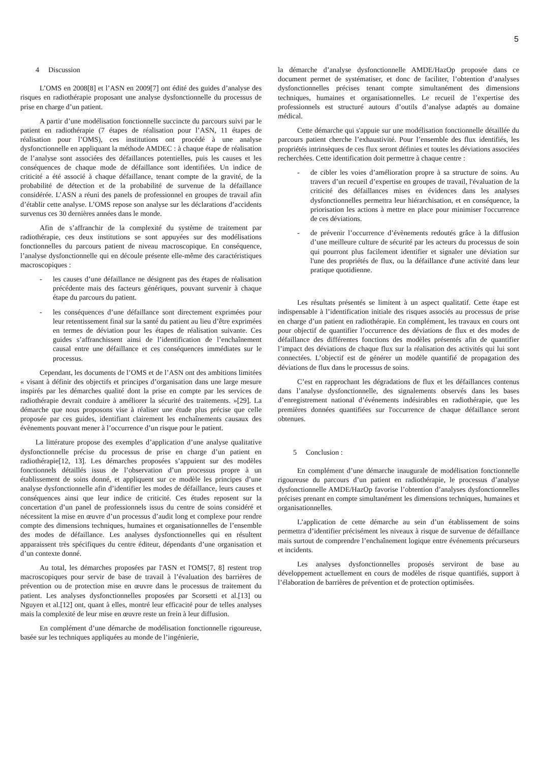5
4 Discussion
L’OMS en 2008[8] et l’ASN en 2009[7] ont édité des guides d’analyse des risques en radiothérapie proposant une analyse dysfonctionnelle du processus de prise en charge d’un patient.
A partir d’une modélisation fonctionnelle succincte du parcours suivi par le patient en radiothérapie (7 étapes de réalisation pour l’ASN, 11 étapes de réalisation pour l’OMS), ces institutions ont procédé à une analyse dysfonctionnelle en appliquant la méthode AMDEC : à chaque étape de réalisation de l’analyse sont associées des défaillances potentielles, puis les causes et les conséquences de chaque mode de défaillance sont identifiées. Un indice de criticité a été associé à chaque défaillance, tenant compte de la gravité, de la probabilité de détection et de la probabilité de survenue de la défaillance considérée. L’ASN a réuni des panels de professionnel en groupes de travail afin d’établir cette analyse. L’OMS repose son analyse sur les déclarations d’accidents survenus ces 30 dernières années dans le monde.
Afin de s’affranchir de la complexité du système de traitement par radiothérapie, ces deux institutions se sont appuyées sur des modélisations fonctionnelles du parcours patient de niveau macroscopique. En conséquence, l’analyse dysfonctionnelle qui en découle présente elle-même des caractéristiques macroscopiques :
- les causes d’une défaillance ne désignent pas des étapes de réalisation précédente mais des facteurs génériques, pouvant survenir à chaque étape du parcours du patient.
- les conséquences d’une défaillance sont directement exprimées pour leur retentissement final sur la santé du patient au lieu d’être exprimées en termes de déviation pour les étapes de réalisation suivante. Ces guides s’affranchissent ainsi de l’identification de l’enchaînement causal entre une défaillance et ces conséquences immédiates sur le processus.
Cependant, les documents de l’OMS et de l’ASN ont des ambitions limitées « visant à définir des objectifs et principes d’organisation dans une large mesure inspirés par les démarches qualité dont la prise en compte par les services de radiothérapie devrait conduire à améliorer la sécurité des traitements. »[29]. La démarche que nous proposons vise à réaliser une étude plus précise que celle proposée par ces guides, identifiant clairement les enchaînements causaux des évènements pouvant mener à l’occurrence d’un risque pour le patient.
La littérature propose des exemples d’application d’une analyse qualitative dysfonctionnelle précise du processus de prise en charge d’un patient en radiothérapie[12, 13]. Les démarches proposées s’appuient sur des modèles fonctionnels détaillés issus de l’observation d’un processus propre à un établissement de soins donné, et appliquent sur ce modèle les principes d’une analyse dysfonctionnelle afin d’identifier les modes de défaillance, leurs causes et conséquences ainsi que leur indice de criticité. Ces études reposent sur la concertation d’un panel de professionnels issus du centre de soins considéré et nécessitent la mise en œuvre d’un processus d’audit long et complexe pour rendre compte des dimensions techniques, humaines et organisationnelles de l’ensemble des modes de défaillance. Les analyses dysfonctionnelles qui en résultent apparaissent très spécifiques du centre éditeur, dépendants d’une organisation et d’un contexte donné.
Au total, les démarches proposées par l'ASN et l'OMS[7, 8] restent trop macroscopiques pour servir de base de travail à l’évaluation des barrières de prévention ou de protection mise en œuvre dans le processus de traitement du patient. Les analyses dysfonctionnelles proposées par Scorsetti et al.[13] ou Nguyen et al.[12] ont, quant à elles, montré leur efficacité pour de telles analyses mais la complexité de leur mise en œuvre reste un frein à leur diffusion.
En complément d’une démarche de modélisation fonctionnelle rigoureuse, basée sur les techniques appliquées au monde de l’ingénierie,
la démarche d’analyse dysfonctionnelle AMDE/HazOp proposée dans ce document permet de systématiser, et donc de faciliter, l’obtention d’analyses dysfonctionnelles précises tenant compte simultanément des dimensions techniques, humaines et organisationnelles. Le recueil de l’expertise des professionnels est structuré autours d’outils d’analyse adaptés au domaine médical.
Cette démarche qui s'appuie sur une modélisation fonctionnelle détaillée du parcours patient cherche l’exhaustivité. Pour l’ensemble des flux identifiés, les propriétés intrinsèques de ces flux seront définies et toutes les déviations associées recherchées. Cette identification doit permettre à chaque centre :
- de cibler les voies d’amélioration propre à sa structure de soins. Au travers d’un recueil d’expertise en groupes de travail, l'évaluation de la criticité des défaillances mises en évidences dans les analyses dysfonctionnelles permettra leur hiérarchisation, et en conséquence, la priorisation les actions à mettre en place pour minimiser l'occurrence de ces déviations.
- de prévenir l’occurrence d’évènements redoutés grâce à la diffusion d’une meilleure culture de sécurité par les acteurs du processus de soin qui pourront plus facilement identifier et signaler une déviation sur l'une des propriétés de flux, ou la défaillance d'une activité dans leur pratique quotidienne.
Les résultats présentés se limitent à un aspect qualitatif. Cette étape est indispensable à l’identification initiale des risques associés au processus de prise en charge d’un patient en radiothérapie. En complément, les travaux en cours ont pour objectif de quantifier l’occurrence des déviations de flux et des modes de défaillance des différentes fonctions des modèles présentés afin de quantifier l’impact des déviations de chaque flux sur la réalisation des activités qui lui sont connectées. L’objectif est de générer un modèle quantifié de propagation des déviations de flux dans le processus de soins.
C’est en rapprochant les dégradations de flux et les défaillances contenus dans l’analyse dysfonctionnelle, des signalements observés dans les bases d’enregistrement national d’événements indésirables en radiothérapie, que les premières données quantifiées sur l'occurrence de chaque défaillance seront obtenues.
5 Conclusion :
En complément d’une démarche inaugurale de modélisation fonctionnelle rigoureuse du parcours d’un patient en radiothérapie, le processus d’analyse dysfonctionnelle AMDE/HazOp favorise l’obtention d’analyses dysfonctionnelles précises prenant en compte simultanément les dimensions techniques, humaines et organisationnelles.
L’application de cette démarche au sein d’un établissement de soins permettra d’identifier précisément les niveaux à risque de survenue de défaillance mais surtout de comprendre l’enchaînement logique entre événements précurseurs et incidents.
Les analyses dysfonctionnelles proposés serviront de base au développement actuellement en cours de modèles de risque quantifiés, support à l’élaboration de barrières de prévention et de protection optimisées.